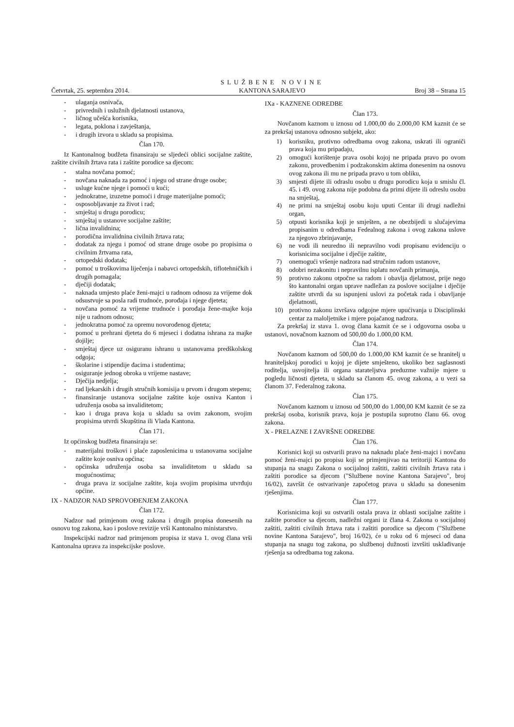Četvrtak, 25. septembra 2014. SLUŽBENE NOVINE
KANTONA SARAJEVO Broj 38 – Strana 15
- ulaganja osnivača,
- privrednih i uslužnih djelatnosti ustanova,
- ličnog učešća korisnika,
- legata, poklona i zavještanja,
- i drugih izvora u skladu sa propisima.
Član 170.
Iz Kantonalnog budžeta finansiraju se sljedeći oblici socijalne zaštite, zaštite civilnih žrtava rata i zaštite porodice sa djecom:
- stalna novčana pomoć;
- novčana naknada za pomoć i njegu od strane druge osobe;
- usluge kućne njege i pomoći u kući;
- jednokratne, izuzetne pomoći i druge materijalne pomoći;
- osposobljavanje za život i rad;
- smještaj u drugu porodicu;
- smještaj u ustanove socijalne zaštite;
- lična invalidnina;
- porodična invalidnina civilnih žrtava rata;
- dodatak za njegu i pomoć od strane druge osobe po propisima o civilnim žrtvama rata,
- ortopedski dodatak;
- pomoć u troškovima liječenja i nabavci ortopedskih, tiflotehničkih i drugih pomagala;
- dječiji dodatak;
- naknada umjesto plaće ženi-majci u radnom odnosu za vrijeme dok odsustvuje sa posla radi trudnoće, porođaja i njege djeteta;
- novčana pomoć za vrijeme trudnoće i porođaja žene-majke koja nije u radnom odnosu;
- jednokratna pomoć za opremu novorođenog djeteta;
- pomoć u prehrani djeteta do 6 mjeseci i dodatna ishrana za majke dojilje;
- smještaj djece uz osiguranu ishranu u ustanovama predškolskog odgoja;
- školarine i stipendije đacima i studentima;
- osiguranje jednog obroka u vrijeme nastave;
- Dječija nedjelja;
- rad ljekarskih i drugih stručnih komisija u prvom i drugom stepenu;
- finansiranje ustanova socijalne zaštite koje osniva Kanton i udruženja osoba sa invaliditetom;
- kao i druga prava koja u skladu sa ovim zakonom, svojim propisima utvrdi Skupština ili Vlada Kantona.
Član 171.
Iz općinskog budžeta finansiraju se:
- materijalni troškovi i plaće zaposlenicima u ustanovama socijalne zaštite koje osniva općina;
- općinska udruženja osoba sa invaliditetom u skladu sa mogućnostima;
- druga prava iz socijalne zaštite, koja svojim propisima utvrđuju općine.
IX - NADZOR NAD SPROVOĐENJEM ZAKONA
Član 172.
Nadzor nad primjenom ovog zakona i drugih propisa donesenih na osnovu tog zakona, kao i poslove revizije vrši Kantonalno ministarstvo.
Inspekcijski nadzor nad primjenom propisa iz stava 1. ovog člana vrši Kantonalna uprava za inspekcijske poslove.
IXa - KAZNENE ODREDBE
Član 173.
Novčanom kaznom u iznosu od 1.000,00 do 2.000,00 KM kaznit će se za prekršaj ustanova odnosno subjekt, ako:
1) korisniku, protivno odredbama ovog zakona, uskrati ili ograniči prava koja mu pripadaju,
2) omogući korištenje prava osobi kojoj ne pripada pravo po ovom zakonu, provedbenim i podzakonskim aktima donesenim na osnovu ovog zakona ili mu ne pripada pravo u tom obliku,
3) smjesti dijete ili odraslu osobu u drugu porodicu koja u smislu čl. 45. i 49. ovog zakona nije podobna da primi dijete ili odreslu osobu na smještaj,
4) ne primi na smještaj osobu koju uputi Centar ili drugi nadležni organ,
5) otpusti korisnika koji je smješten, a ne obezbijedi u slučajevima propisanim u odredbama Fedealnog zakona i ovog zakona uslove za njegovo zbrinjavanje,
6) ne vodi ili neuredno ili nepravilno vodi propisanu evidenciju o korisnicima socijalne i dječije zaštite,
7) onemogući vršenje nadzora nad stručnim radom ustanove,
8) odobri nezakonitu i nepravilnu isplatu novčanih primanja,
9) protivno zakonu otpočne sa radom i obavlja djelatnost, prije nego što kantonalni organ uprave nadležan za poslove socijalne i dječije zaštite utvrdi da su ispunjeni uslovi za početak rada i obavljanje djelatnosti,
10) protivno zakonu izvršava odgojne mjere upućivanja u Disciplinski centar za maloljetnike i mjere pojačanog nadzora.
Za prekršaj iz stava 1. ovog člana kaznit će se i odgovorna osoba u ustanovi, novačnom kaznom od 500,00 do 1.000,00 KM.
Član 174.
Novčanom kaznom od 500,00 do 1.000,00 KM kaznit će se hranitelj u hraniteljskoj porodici u kojoj je dijete smješteno, ukoliko bez saglasnosti roditelja, usvojitelja ili organa starateljstva preduzme važnije mjere u pogledu ličnosti djeteta, u skladu sa članom 45. ovog zakona, a u vezi sa članom 37. Federalnog zakona.
Član 175.
Novčanom kaznom u iznosu od 500,00 do 1.000,00 KM kaznit će se za prekršaj osoba, korisnik prava, koja je postupila suprotno članu 66. ovog zakona.
X - PRELAZNE I ZAVRŠNE ODREDBE
Član 176.
Korisnici koji su ostvarili pravo na naknadu plaće ženi-majci i novčanu pomoć ženi-majci po propisu koji se primjenjivao na teritoriji Kantona do stupanja na snagu Zakona o socijalnoj zaštiti, zaštiti civilnih žrtava rata i zaštiti porodice sa djecom ("Službene novine Kantona Sarajevo", broj 16/02), završit će ostvarivanje započetog prava u skladu sa donesenim rješenjima.
Član 177.
Korisnicima koji su ostvarili ostala prava iz oblasti socijalne zaštite i zaštite porodice sa djecom, nadležni organi iz člana 4. Zakona o socijalnoj zaštiti, zaštiti civilnih žrtava rata i zaštiti porodice sa djecom ("Službene novine Kantona Sarajevo", broj 16/02), će u roku od 6 mjeseci od dana stupanja na snagu tog zakona, po službenoj dužnosti izvršiti usklađivanje rješenja sa odredbama tog zakona.